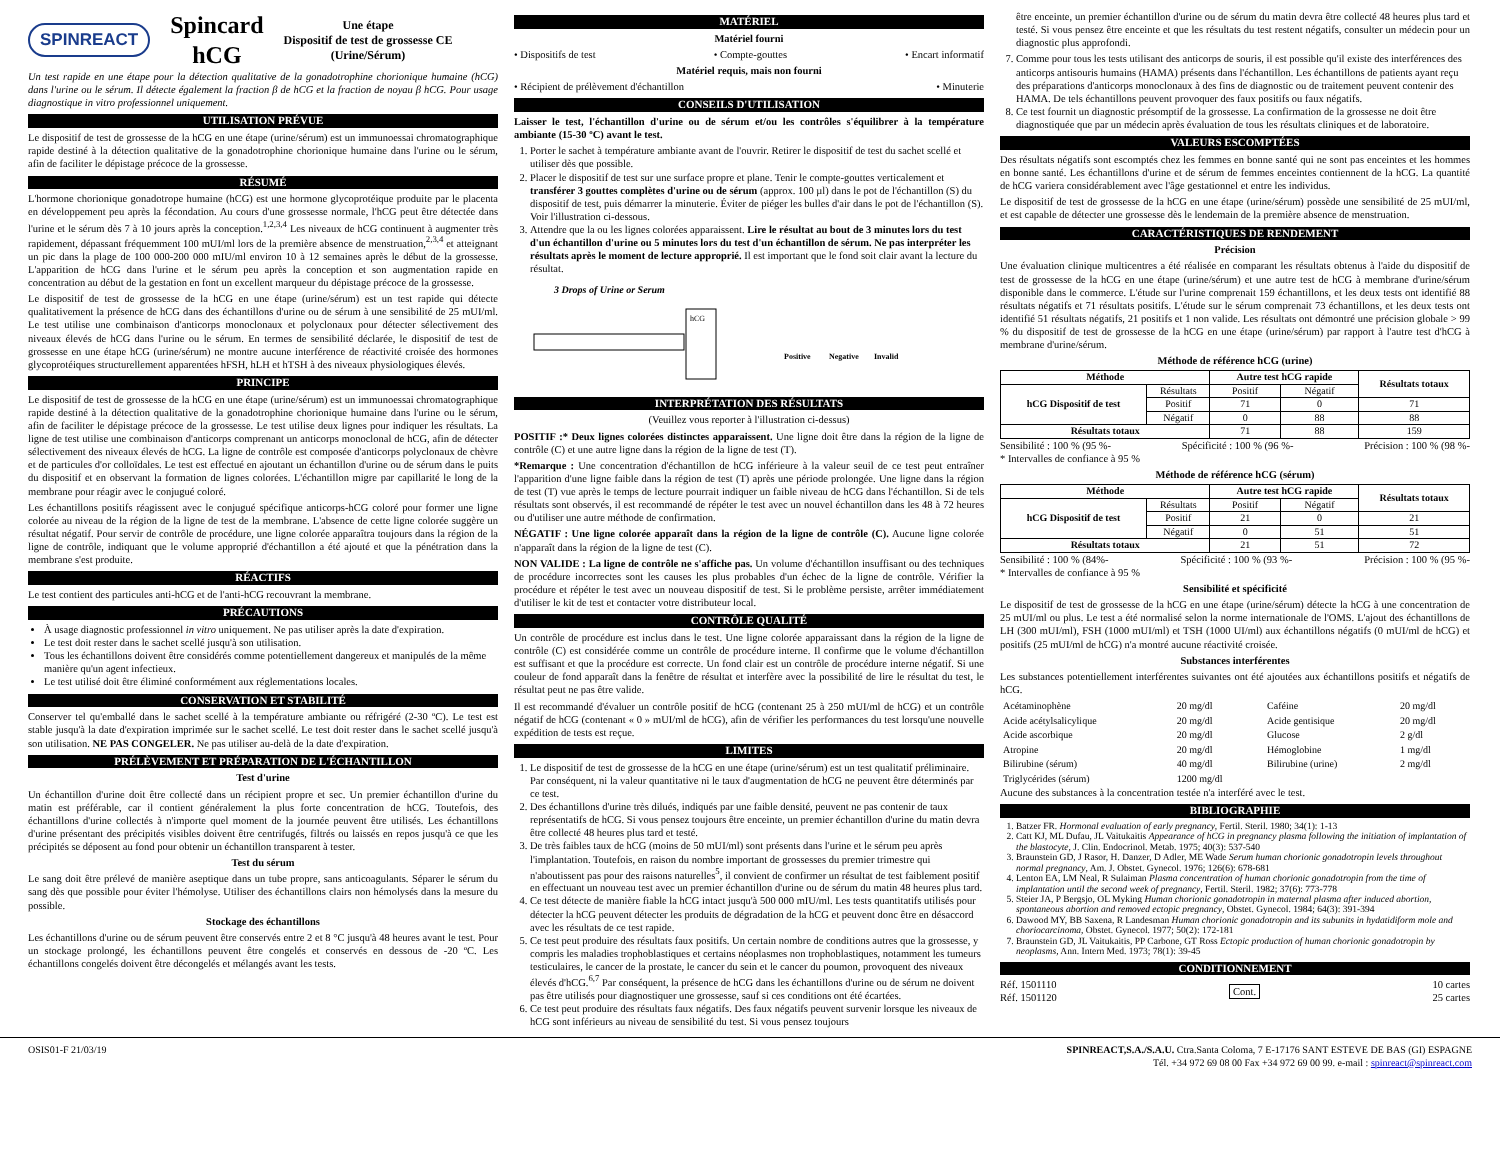SPINREACT
Spincard
hCG
Une étape
Dispositif de test de grossesse CE
(Urine/Sérum)
Un test rapide en une étape pour la détection qualitative de la gonadotrophine chorionique humaine (hCG) dans l'urine ou le sérum. Il détecte également la fraction β de hCG et la fraction de noyau β hCG. Pour usage diagnostique in vitro professionnel uniquement.
UTILISATION PRÉVUE
Le dispositif de test de grossesse de la hCG en une étape (urine/sérum) est un immunoessai chromatographique rapide destiné à la détection qualitative de la gonadotrophine chorionique humaine dans l'urine ou le sérum, afin de faciliter le dépistage précoce de la grossesse.
RÉSUMÉ
L'hormone chorionique gonadotrope humaine (hCG) est une hormone glycoprotéique produite par le placenta en développement peu après la fécondation. Au cours d'une grossesse normale, l'hCG peut être détectée dans l'urine et le sérum dès 7 à 10 jours après la conception.<sup>1,2,3,4</sup> Les niveaux de hCG continuent à augmenter très rapidement, dépassant fréquemment 100 mUI/ml lors de la première absence de menstruation,<sup>2,3,4</sup> et atteignant un pic dans la plage de 100 000-200 000 mIU/ml environ 10 à 12 semaines après le début de la grossesse. L'apparition de hCG dans l'urine et le sérum peu après la conception et son augmentation rapide en concentration au début de la gestation en font un excellent marqueur du dépistage précoce de la grossesse.
Le dispositif de test de grossesse de la hCG en une étape (urine/sérum) est un test rapide qui détecte qualitativement la présence de hCG dans des échantillons d'urine ou de sérum à une sensibilité de 25 mUI/ml. Le test utilise une combinaison d'anticorps monoclonaux et polyclonaux pour détecter sélectivement des niveaux élevés de hCG dans l'urine ou le sérum. En termes de sensibilité déclarée, le dispositif de test de grossesse en une étape hCG (urine/sérum) ne montre aucune interférence de réactivité croisée des hormones glycoprotéiques structurellement apparentées hFSH, hLH et hTSH à des niveaux physiologiques élevés.
PRINCIPE
Le dispositif de test de grossesse de la hCG en une étape (urine/sérum) est un immunoessai chromatographique rapide destiné à la détection qualitative de la gonadotrophine chorionique humaine dans l'urine ou le sérum, afin de faciliter le dépistage précoce de la grossesse. Le test utilise deux lignes pour indiquer les résultats. La ligne de test utilise une combinaison d'anticorps comprenant un anticorps monoclonal de hCG, afin de détecter sélectivement des niveaux élevés de hCG. La ligne de contrôle est composée d'anticorps polyclonaux de chèvre et de particules d'or colloïdales. Le test est effectué en ajoutant un échantillon d'urine ou de sérum dans le puits du dispositif et en observant la formation de lignes colorées. L'échantillon migre par capillarité le long de la membrane pour réagir avec le conjugué coloré.
Les échantillons positifs réagissent avec le conjugué spécifique anticorps-hCG coloré pour former une ligne colorée au niveau de la région de la ligne de test de la membrane. L'absence de cette ligne colorée suggère un résultat négatif. Pour servir de contrôle de procédure, une ligne colorée apparaîtra toujours dans la région de la ligne de contrôle, indiquant que le volume approprié d'échantillon a été ajouté et que la pénétration dans la membrane s'est produite.
RÉACTIFS
Le test contient des particules anti-hCG et de l'anti-hCG recouvrant la membrane.
PRÉCAUTIONS
À usage diagnostic professionnel in vitro uniquement. Ne pas utiliser après la date d'expiration.
Le test doit rester dans le sachet scellé jusqu'à son utilisation.
Tous les échantillons doivent être considérés comme potentiellement dangereux et manipulés de la même manière qu'un agent infectieux.
Le test utilisé doit être éliminé conformément aux réglementations locales.
CONSERVATION ET STABILITÉ
Conserver tel qu'emballé dans le sachet scellé à la température ambiante ou réfrigéré (2-30 ºC). Le test est stable jusqu'à la date d'expiration imprimée sur le sachet scellé. Le test doit rester dans le sachet scellé jusqu'à son utilisation. NE PAS CONGELER. Ne pas utiliser au-delà de la date d'expiration.
PRÉLÈVEMENT ET PRÉPARATION DE L'ÉCHANTILLON
Test d'urine
Un échantillon d'urine doit être collecté dans un récipient propre et sec. Un premier échantillon d'urine du matin est préférable, car il contient généralement la plus forte concentration de hCG. Toutefois, des échantillons d'urine collectés à n'importe quel moment de la journée peuvent être utilisés. Les échantillons d'urine présentant des précipités visibles doivent être centrifugés, filtrés ou laissés en repos jusqu'à ce que les précipités se déposent au fond pour obtenir un échantillon transparent à tester.
Test du sérum
Le sang doit être prélevé de manière aseptique dans un tube propre, sans anticoagulants. Séparer le sérum du sang dès que possible pour éviter l'hémolyse. Utiliser des échantillons clairs non hémolysés dans la mesure du possible.
Stockage des échantillons
Les échantillons d'urine ou de sérum peuvent être conservés entre 2 et 8 °C jusqu'à 48 heures avant le test. Pour un stockage prolongé, les échantillons peuvent être congelés et conservés en dessous de -20 ºC. Les échantillons congelés doivent être décongelés et mélangés avant les tests.
MATÉRIEL
Matériel fourni
• Dispositifs de test • Compte-gouttes • Encart informatif
Matériel requis, mais non fourni
• Récipient de prélèvement d'échantillon • Minuterie
CONSEILS D'UTILISATION
Laisser le test, l'échantillon d'urine ou de sérum et/ou les contrôles s'équilibrer à la température ambiante (15-30 ºC) avant le test.
1. Porter le sachet à température ambiante avant de l'ouvrir. Retirer le dispositif de test du sachet scellé et utiliser dès que possible.
2. Placer le dispositif de test sur une surface propre et plane. Tenir le compte-gouttes verticalement et transférer 3 gouttes complètes d'urine ou de sérum (approx. 100 µl) dans le pot de l'échantillon (S) du dispositif de test, puis démarrer la minuterie. Éviter de piéger les bulles d'air dans le pot de l'échantillon (S). Voir l'illustration ci-dessous.
3. Attendre que la ou les lignes colorées apparaissent. Lire le résultat au bout de 3 minutes lors du test d'un échantillon d'urine ou 5 minutes lors du test d'un échantillon de sérum. Ne pas interpréter les résultats après le moment de lecture approprié. Il est important que le fond soit clair avant la lecture du résultat.
3 Drops of Urine or Serum
hCG
Positive
Negative
Invalid
INTERPRÉTATION DES RÉSULTATS
(Veuillez vous reporter à l'illustration ci-dessus)
POSITIF :* Deux lignes colorées distinctes apparaissent. Une ligne doit être dans la région de la ligne de contrôle (C) et une autre ligne dans la région de la ligne de test (T).
*Remarque : Une concentration d'échantillon de hCG inférieure à la valeur seuil de ce test peut entraîner l'apparition d'une ligne faible dans la région de test (T) après une période prolongée. Une ligne dans la région de test (T) vue après le temps de lecture pourrait indiquer un faible niveau de hCG dans l'échantillon. Si de tels résultats sont observés, il est recommandé de répéter le test avec un nouvel échantillon dans les 48 à 72 heures ou d'utiliser une autre méthode de confirmation.
NÉGATIF : Une ligne colorée apparaît dans la région de la ligne de contrôle (C). Aucune ligne colorée n'apparaît dans la région de la ligne de test (C).
NON VALIDE : La ligne de contrôle ne s'affiche pas. Un volume d'échantillon insuffisant ou des techniques de procédure incorrectes sont les causes les plus probables d'un échec de la ligne de contrôle. Vérifier la procédure et répéter le test avec un nouveau dispositif de test. Si le problème persiste, arrêter immédiatement d'utiliser le kit de test et contacter votre distributeur local.
CONTRÔLE QUALITÉ
Un contrôle de procédure est inclus dans le test. Une ligne colorée apparaissant dans la région de la ligne de contrôle (C) est considérée comme un contrôle de procédure interne. Il confirme que le volume d'échantillon est suffisant et que la procédure est correcte. Un fond clair est un contrôle de procédure interne négatif. Si une couleur de fond apparaît dans la fenêtre de résultat et interfère avec la possibilité de lire le résultat du test, le résultat peut ne pas être valide.
Il est recommandé d'évaluer un contrôle positif de hCG (contenant 25 à 250 mUI/ml de hCG) et un contrôle négatif de hCG (contenant « 0 » mUI/ml de hCG), afin de vérifier les performances du test lorsqu'une nouvelle expédition de tests est reçue.
LIMITES
1. Le dispositif de test de grossesse de la hCG en une étape (urine/sérum) est un test qualitatif préliminaire. Par conséquent, ni la valeur quantitative ni le taux d'augmentation de hCG ne peuvent être déterminés par ce test.
2. Des échantillons d'urine très dilués, indiqués par une faible densité, peuvent ne pas contenir de taux représentatifs de hCG. Si vous pensez toujours être enceinte, un premier échantillon d'urine du matin devra être collecté 48 heures plus tard et testé.
3. De très faibles taux de hCG (moins de 50 mUI/ml) sont présents dans l'urine et le sérum peu après l'implantation. Toutefois, en raison du nombre important de grossesses du premier trimestre qui n'aboutissent pas pour des raisons naturelles<sup>5</sup>, il convient de confirmer un résultat de test faiblement positif en effectuant un nouveau test avec un premier échantillon d'urine ou de sérum du matin 48 heures plus tard.
4. Ce test détecte de manière fiable la hCG intact jusqu'à 500 000 mIU/ml. Les tests quantitatifs utilisés pour détecter la hCG peuvent détecter les produits de dégradation de la hCG et peuvent donc être en désaccord avec les résultats de ce test rapide.
5. Ce test peut produire des résultats faux positifs. Un certain nombre de conditions autres que la grossesse, y compris les maladies trophoblastiques et certains néoplasmes non trophoblastiques, notamment les tumeurs testiculaires, le cancer de la prostate, le cancer du sein et le cancer du poumon, provoquent des niveaux élevés d'hCG.<sup>6,7</sup> Par conséquent, la présence de hCG dans les échantillons d'urine ou de sérum ne doivent pas être utilisés pour diagnostiquer une grossesse, sauf si ces conditions ont été écartées.
6. Ce test peut produire des résultats faux négatifs. Des faux négatifs peuvent survenir lorsque les niveaux de hCG sont inférieurs au niveau de sensibilité du test. Si vous pensez toujours
être enceinte, un premier échantillon d'urine ou de sérum du matin devra être collecté 48 heures plus tard et testé. Si vous pensez être enceinte et que les résultats du test restent négatifs, consulter un médecin pour un diagnostic plus approfondi.
7. Comme pour tous les tests utilisant des anticorps de souris, il est possible qu'il existe des interférences des anticorps antisouris humains (HAMA) présents dans l'échantillon. Les échantillons de patients ayant reçu des préparations d'anticorps monoclonaux à des fins de diagnostic ou de traitement peuvent contenir des HAMA. De tels échantillons peuvent provoquer des faux positifs ou faux négatifs.
8. Ce test fournit un diagnostic présomptif de la grossesse. La confirmation de la grossesse ne doit être diagnostiquée que par un médecin après évaluation de tous les résultats cliniques et de laboratoire.
VALEURS ESCOMPTÉES
Des résultats négatifs sont escomptés chez les femmes en bonne santé qui ne sont pas enceintes et les hommes en bonne santé. Les échantillons d'urine et de sérum de femmes enceintes contiennent de la hCG. La quantité de hCG variera considérablement avec l'âge gestationnel et entre les individus.
Le dispositif de test de grossesse de la hCG en une étape (urine/sérum) possède une sensibilité de 25 mUI/ml, et est capable de détecter une grossesse dès le lendemain de la première absence de menstruation.
CARACTÉRISTIQUES DE RENDEMENT
Précision
Une évaluation clinique multicentres a été réalisée en comparant les résultats obtenus à l'aide du dispositif de test de grossesse de la hCG en une étape (urine/sérum) et une autre test de hCG à membrane d'urine/sérum disponible dans le commerce. L'étude sur l'urine comprenait 159 échantillons, et les deux tests ont identifié 88 résultats négatifs et 71 résultats positifs. L'étude sur le sérum comprenait 73 échantillons, et les deux tests ont identifié 51 résultats négatifs, 21 positifs et 1 non valide. Les résultats ont démontré une précision globale > 99 % du dispositif de test de grossesse de la hCG en une étape (urine/sérum) par rapport à l'autre test d'hCG à membrane d'urine/sérum.
Méthode de référence hCG (urine)
| Méthode | | Autre test hCG rapide | | Résultats totaux |
| --- | --- | --- | --- | --- |
| hCG Dispositif de test | Résultats | Positif | Négatif | |
| | Positif | 71 | 0 | 71 |
| | Négatif | 0 | 88 | 88 |
| Résultats totaux | | 71 | 88 | 159 |
Sensibilité : 100 % (95 %- Spécificité : 100 % (96 %- Précision : 100 % (98 %-
* Intervalles de confiance à 95 %
Méthode de référence hCG (sérum)
| Méthode | | Autre test hCG rapide | | Résultats totaux |
| --- | --- | --- | --- | --- |
| hCG Dispositif de test | Résultats | Positif | Négatif | |
| | Positif | 21 | 0 | 21 |
| | Négatif | 0 | 51 | 51 |
| Résultats totaux | | 21 | 51 | 72 |
Sensibilité : 100 % (84%- Spécificité : 100 % (93 %- Précision : 100 % (95 %-
* Intervalles de confiance à 95 %
Sensibilité et spécificité
Le dispositif de test de grossesse de la hCG en une étape (urine/sérum) détecte la hCG à une concentration de 25 mUI/ml ou plus. Le test a été normalisé selon la norme internationale de l'OMS. L'ajout des échantillons de LH (300 mUI/ml), FSH (1000 mUI/ml) et TSH (1000 UI/ml) aux échantillons négatifs (0 mUI/ml de hCG) et positifs (25 mUI/ml de hCG) n'a montré aucune réactivité croisée.
Substances interférentes
Les substances potentiellement interférentes suivantes ont été ajoutées aux échantillons positifs et négatifs de hCG.
| Acétaminophène | 20 mg/dl | Caféine | 20 mg/dl |
| Acide acétylsalicylique | 20 mg/dl | Acide gentisique | 20 mg/dl |
| Acide ascorbique | 20 mg/dl | Glucose | 2 g/dl |
| Atropine | 20 mg/dl | Hémoglobine | 1 mg/dl |
| Bilirubine (sérum) | 40 mg/dl | Bilirubine (urine) | 2 mg/dl |
| Triglycérides (sérum) | 1200 mg/dl | | |
Aucune des substances à la concentration testée n'a interféré avec le test.
BIBLIOGRAPHIE
1. Batzer FR. Hormonal evaluation of early pregnancy, Fertil. Steril. 1980; 34(1): 1-13
2. Catt KJ, ML Dufau, JL Vaitukaitis Appearance of hCG in pregnancy plasma following the initiation of implantation of the blastocyte, J. Clin. Endocrinol. Metab. 1975; 40(3): 537-540
3. Braunstein GD, J Rasor, H. Danzer, D Adler, ME Wade Serum human chorionic gonadotropin levels throughout normal pregnancy, Am. J. Obstet. Gynecol. 1976; 126(6): 678-681
4. Lenton EA, LM Neal, R Sulaiman Plasma concentration of human chorionic gonadotropin from the time of implantation until the second week of pregnancy, Fertil. Steril. 1982; 37(6): 773-778
5. Steier JA, P Bergsjo, OL Myking Human chorionic gonadotropin in maternal plasma after induced abortion, spontaneous abortion and removed ectopic pregnancy, Obstet. Gynecol. 1984; 64(3): 391-394
6. Dawood MY, BB Saxena, R Landesman Human chorionic gonadotropin and its subunits in hydatidiform mole and choriocarcinoma, Obstet. Gynecol. 1977; 50(2): 172-181
7. Braunstein GD, JL Vaitukaitis, PP Carbone, GT Ross Ectopic production of human chorionic gonadotropin by neoplasms, Ann. Intern Med. 1973; 78(1): 39-45
CONDITIONNEMENT
Réf. 1501110
Réf. 1501120 Cont. 10 cartes
25 cartes
OSIS01-F 21/03/19 SPINREACT,S.A./S.A.U. Ctra.Santa Coloma, 7 E-17176 SANT ESTEVE DE BAS (GI) ESPAGNE
Tél. +34 972 69 08 00 Fax +34 972 69 00 99. e-mail : spinreact@spinreact.com